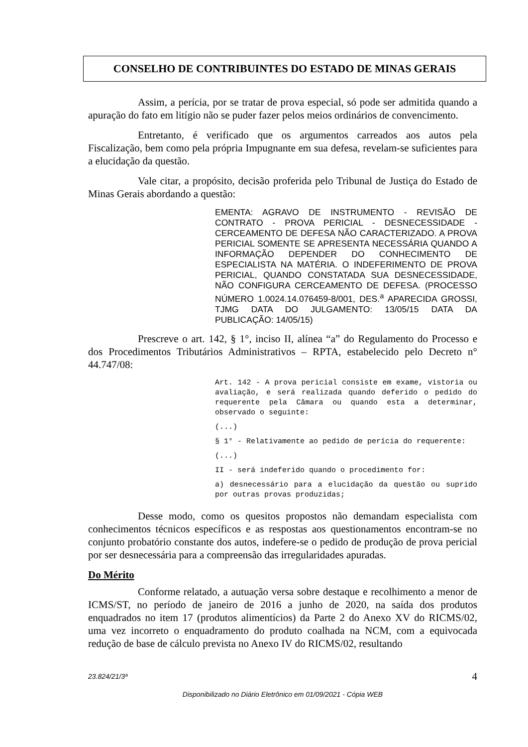CONSELHO DE CONTRIBUINTES DO ESTADO DE MINAS GERAIS
Assim, a perícia, por se tratar de prova especial, só pode ser admitida quando a apuração do fato em litígio não se puder fazer pelos meios ordinários de convencimento.
Entretanto, é verificado que os argumentos carreados aos autos pela Fiscalização, bem como pela própria Impugnante em sua defesa, revelam-se suficientes para a elucidação da questão.
Vale citar, a propósito, decisão proferida pelo Tribunal de Justiça do Estado de Minas Gerais abordando a questão:
EMENTA: AGRAVO DE INSTRUMENTO - REVISÃO DE CONTRATO - PROVA PERICIAL - DESNECESSIDADE - CERCEAMENTO DE DEFESA NÃO CARACTERIZADO. A PROVA PERICIAL SOMENTE SE APRESENTA NECESSÁRIA QUANDO A INFORMAÇÃO DEPENDER DO CONHECIMENTO DE ESPECIALISTA NA MATÉRIA. O INDEFERIMENTO DE PROVA PERICIAL, QUANDO CONSTATADA SUA DESNECESSIDADE, NÃO CONFIGURA CERCEAMENTO DE DEFESA. (PROCESSO NÚMERO 1.0024.14.076459-8/001, DES.<sup>a</sup> APARECIDA GROSSI, TJMG DATA DO JULGAMENTO: 13/05/15 DATA DA PUBLICAÇÃO: 14/05/15)
Prescreve o art. 142, § 1°, inciso II, alínea “a” do Regulamento do Processo e dos Procedimentos Tributários Administrativos – RPTA, estabelecido pelo Decreto n° 44.747/08:
Art. 142 - A prova pericial consiste em exame, vistoria ou avaliação, e será realizada quando deferido o pedido do requerente pela Câmara ou quando esta a determinar, observado o seguinte:
(...)
§ 1° - Relativamente ao pedido de perícia do requerente:
(...)
II - será indeferido quando o procedimento for:
a) desnecessário para a elucidação da questão ou suprido por outras provas produzidas;
Desse modo, como os quesitos propostos não demandam especialista com conhecimentos técnicos específicos e as respostas aos questionamentos encontram-se no conjunto probatório constante dos autos, indefere-se o pedido de produção de prova pericial por ser desnecessária para a compreensão das irregularidades apuradas.
Do Mérito
Conforme relatado, a autuação versa sobre destaque e recolhimento a menor de ICMS/ST, no período de janeiro de 2016 a junho de 2020, na saída dos produtos enquadrados no item 17 (produtos alimentícios) da Parte 2 do Anexo XV do RICMS/02, uma vez incorreto o enquadramento do produto coalhada na NCM, com a equivocada redução de base de cálculo prevista no Anexo IV do RICMS/02, resultando
23.824/21/3ª 4
Disponibilizado no Diário Eletrônico em 01/09/2021 - Cópia WEB